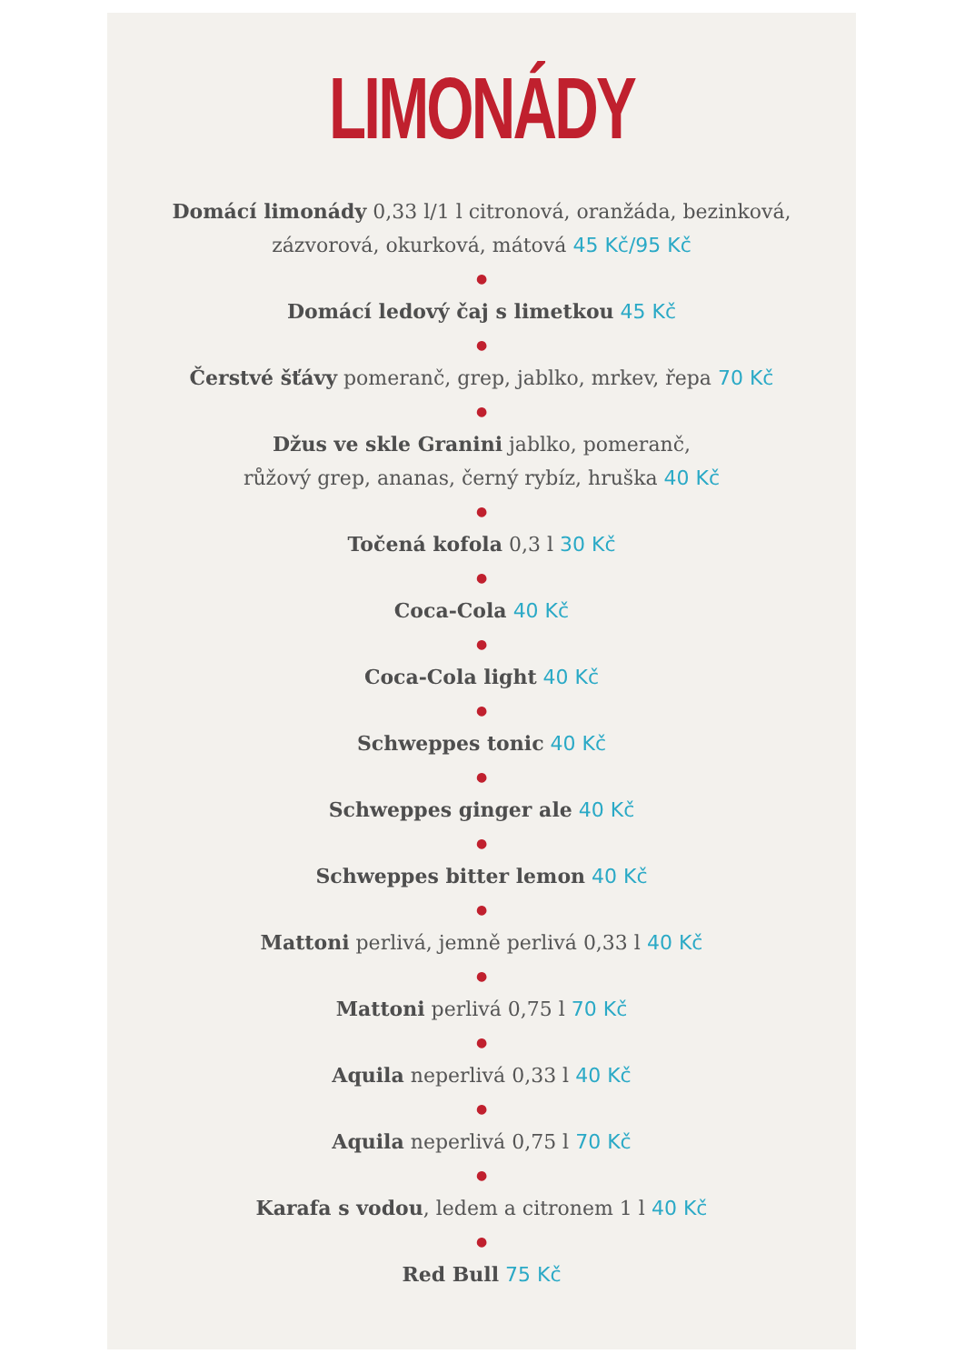LIMONÁDY
Domácí limonády 0,33 l/1 l citronová, oranžáda, bezinková, zázvorová, okurková, mátová 45 Kč/95 Kč
●
Domácí ledový čaj s limetkou 45 Kč
●
Čerstvé šťávy pomeranč, grep, jablko, mrkev, řepa 70 Kč
●
Džus ve skle Granini jablko, pomeranč,
růžový grep, ananas, černý rybíz, hruška 40 Kč
●
Točená kofola 0,3 l 30 Kč
●
Coca-Cola 40 Kč
●
Coca-Cola light 40 Kč
●
Schweppes tonic 40 Kč
●
Schweppes ginger ale 40 Kč
●
Schweppes bitter lemon 40 Kč
●
Mattoni perlivá, jemně perlivá 0,33 l 40 Kč
●
Mattoni perlivá 0,75 l 70 Kč
●
Aquila neperlivá 0,33 l 40 Kč
●
Aquila neperlivá 0,75 l 70 Kč
●
Karafa s vodou, ledem a citronem 1 l 40 Kč
●
Red Bull 75 Kč